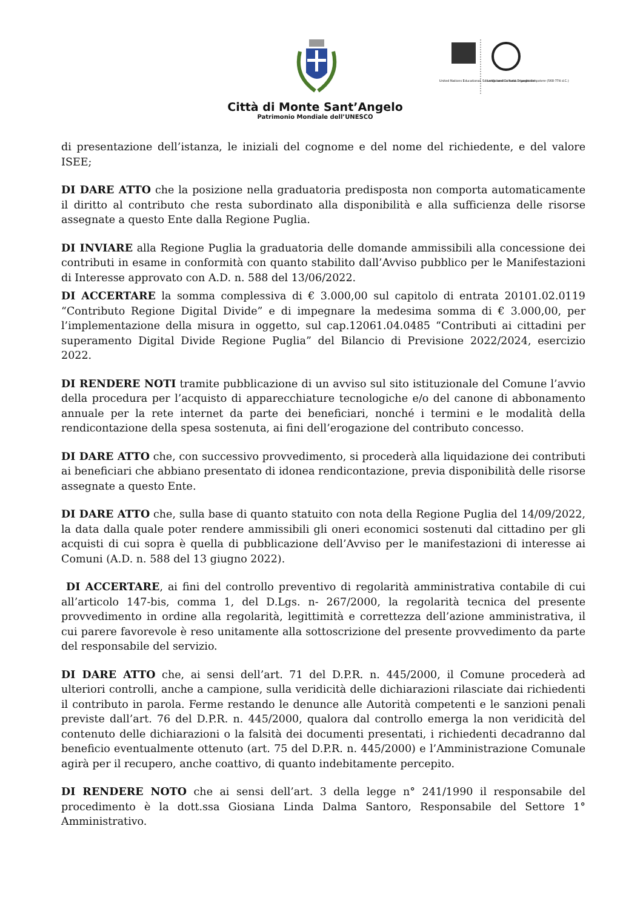United Nations Educational, Scientific and Cultural Organization
I Longobardi in Italia. I luoghi del potere (568-774 d.C.)
Città di Monte Sant’Angelo
Patrimonio Mondiale dell’UNESCO
di presentazione dell’istanza, le iniziali del cognome e del nome del richiedente, e del valore ISEE;
DI DARE ATTO che la posizione nella graduatoria predisposta non comporta automaticamente il diritto al contributo che resta subordinato alla disponibilità e alla sufficienza delle risorse assegnate a questo Ente dalla Regione Puglia.
DI INVIARE alla Regione Puglia la graduatoria delle domande ammissibili alla concessione dei contributi in esame in conformità con quanto stabilito dall’Avviso pubblico per le Manifestazioni di Interesse approvato con A.D. n. 588 del 13/06/2022.
DI ACCERTARE la somma complessiva di € 3.000,00 sul capitolo di entrata 20101.02.0119 “Contributo Regione Digital Divide” e di impegnare la medesima somma di € 3.000,00, per l’implementazione della misura in oggetto, sul cap.12061.04.0485 “Contributi ai cittadini per superamento Digital Divide Regione Puglia” del Bilancio di Previsione 2022/2024, esercizio 2022.
DI RENDERE NOTI tramite pubblicazione di un avviso sul sito istituzionale del Comune l’avvio della procedura per l’acquisto di apparecchiature tecnologiche e/o del canone di abbonamento annuale per la rete internet da parte dei beneficiari, nonché i termini e le modalità della rendicontazione della spesa sostenuta, ai fini dell’erogazione del contributo concesso.
DI DARE ATTO che, con successivo provvedimento, si procederà alla liquidazione dei contributi ai beneficiari che abbiano presentato di idonea rendicontazione, previa disponibilità delle risorse assegnate a questo Ente.
DI DARE ATTO che, sulla base di quanto statuito con nota della Regione Puglia del 14/09/2022, la data dalla quale poter rendere ammissibili gli oneri economici sostenuti dal cittadino per gli acquisti di cui sopra è quella di pubblicazione dell’Avviso per le manifestazioni di interesse ai Comuni (A.D. n. 588 del 13 giugno 2022).
DI ACCERTARE, ai fini del controllo preventivo di regolarità amministrativa contabile di cui all’articolo 147-bis, comma 1, del D.Lgs. n- 267/2000, la regolarità tecnica del presente provvedimento in ordine alla regolarità, legittimità e correttezza dell’azione amministrativa, il cui parere favorevole è reso unitamente alla sottoscrizione del presente provvedimento da parte del responsabile del servizio.
DI DARE ATTO che, ai sensi dell’art. 71 del D.P.R. n. 445/2000, il Comune procederà ad ulteriori controlli, anche a campione, sulla veridicità delle dichiarazioni rilasciate dai richiedenti il contributo in parola. Ferme restando le denunce alle Autorità competenti e le sanzioni penali previste dall’art. 76 del D.P.R. n. 445/2000, qualora dal controllo emerga la non veridicità del contenuto delle dichiarazioni o la falsità dei documenti presentati, i richiedenti decadranno dal beneficio eventualmente ottenuto (art. 75 del D.P.R. n. 445/2000) e l’Amministrazione Comunale agirà per il recupero, anche coattivo, di quanto indebitamente percepito.
DI RENDERE NOTO che ai sensi dell’art. 3 della legge n° 241/1990 il responsabile del procedimento è la dott.ssa Giosiana Linda Dalma Santoro, Responsabile del Settore 1° Amministrativo.